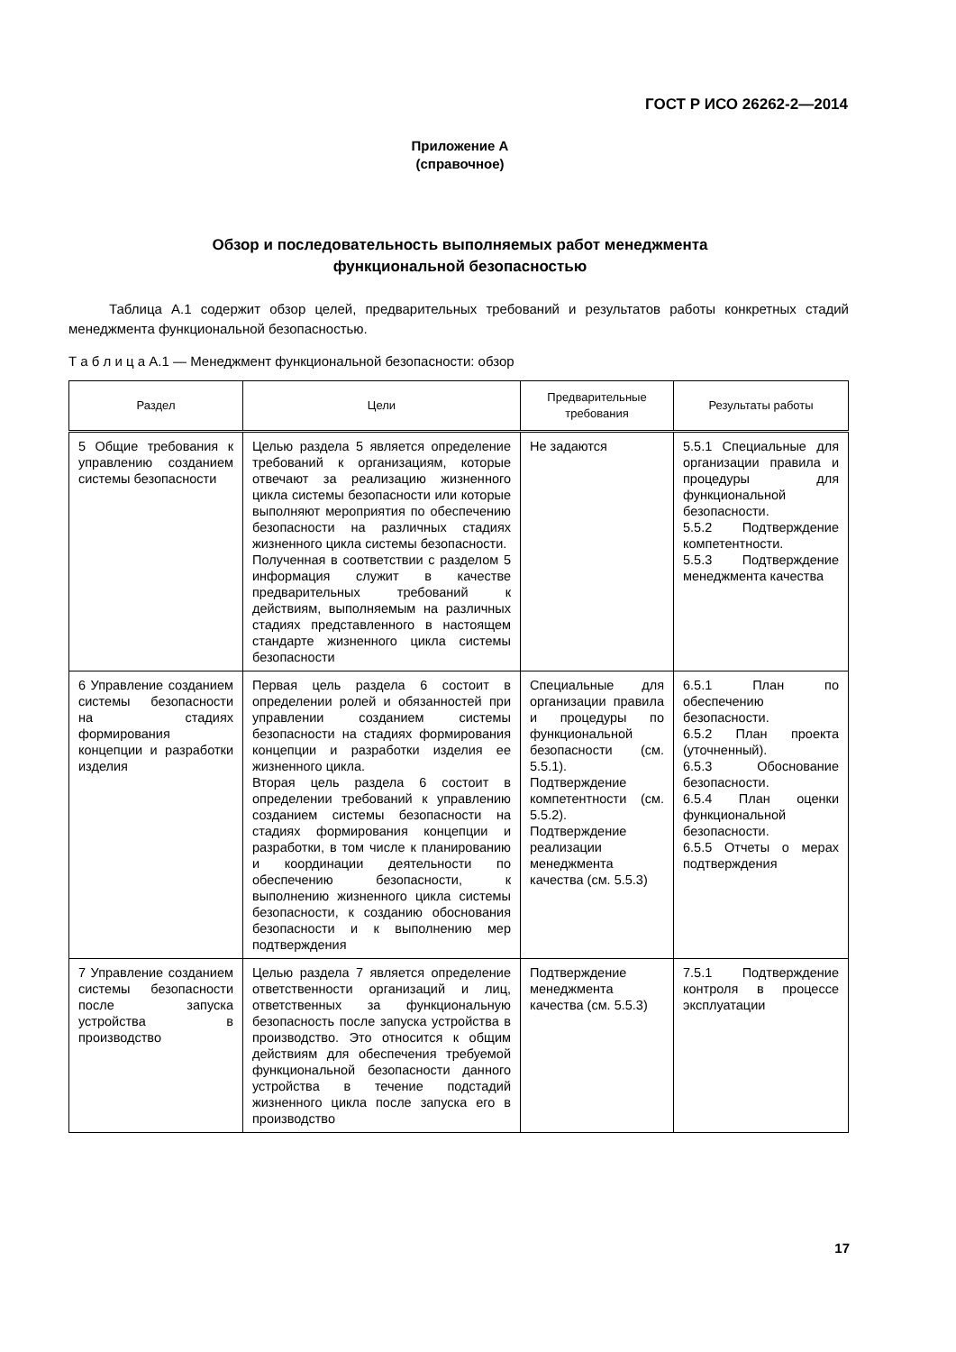ГОСТ Р ИСО 26262-2—2014
Приложение А
(справочное)
Обзор и последовательность выполняемых работ менеджмента
функциональной безопасностью
Таблица А.1 содержит обзор целей, предварительных требований и результатов работы конкретных стадий менеджмента функциональной безопасностью.
Т а б л и ц а А.1 — Менеджмент функциональной безопасности: обзор
| Раздел | Цели | Предварительные требования | Результаты работы |
| --- | --- | --- | --- |
| 5 Общие требования к управлению созданием системы безопасности | Целью раздела 5 является определение требований к организациям, которые отвечают за реализацию жизненного цикла системы безопасности или которые выполняют мероприятия по обеспечению безопасности на различных стадиях жизненного цикла системы безопасности. Полученная в соответствии с разделом 5 информация служит в качестве предварительных требований к действиям, выполняемым на различных стадиях представленного в настоящем стандарте жизненного цикла системы безопасности | Не задаются | 5.5.1 Специальные для организации правила и процедуры для функциональной безопасности. 5.5.2 Подтверждение компетентности. 5.5.3 Подтверждение менеджмента качества |
| 6 Управление созданием системы безопасности на стадиях формирования концепции и разработки изделия | Первая цель раздела 6 состоит в определении ролей и обязанностей при управлении созданием системы безопасности на стадиях формирования концепции и разработки изделия ее жизненного цикла. Вторая цель раздела 6 состоит в определении требований к управлению созданием системы безопасности на стадиях формирования концепции и разработки, в том числе к планированию и координации деятельности по обеспечению безопасности, к выполнению жизненного цикла системы безопасности, к созданию обоснования безопасности и к выполнению мер подтверждения | Специальные для организации правила и процедуры по функциональной безопасности (см. 5.5.1). Подтверждение компетентности (см. 5.5.2). Подтверждение реализации менеджмента качества (см. 5.5.3) | 6.5.1 План по обеспечению безопасности. 6.5.2 План проекта (уточненный). 6.5.3 Обоснование безопасности. 6.5.4 План оценки функциональной безопасности. 6.5.5 Отчеты о мерах подтверждения |
| 7 Управление созданием системы безопасности после запуска устройства в производство | Целью раздела 7 является определение ответственности организаций и лиц, ответственных за функциональную безопасность после запуска устройства в производство. Это относится к общим действиям для обеспечения требуемой функциональной безопасности данного устройства в течение подстадий жизненного цикла после запуска его в производство | Подтверждение менеджмента качества (см. 5.5.3) | 7.5.1 Подтверждение контроля в процессе эксплуатации |
17